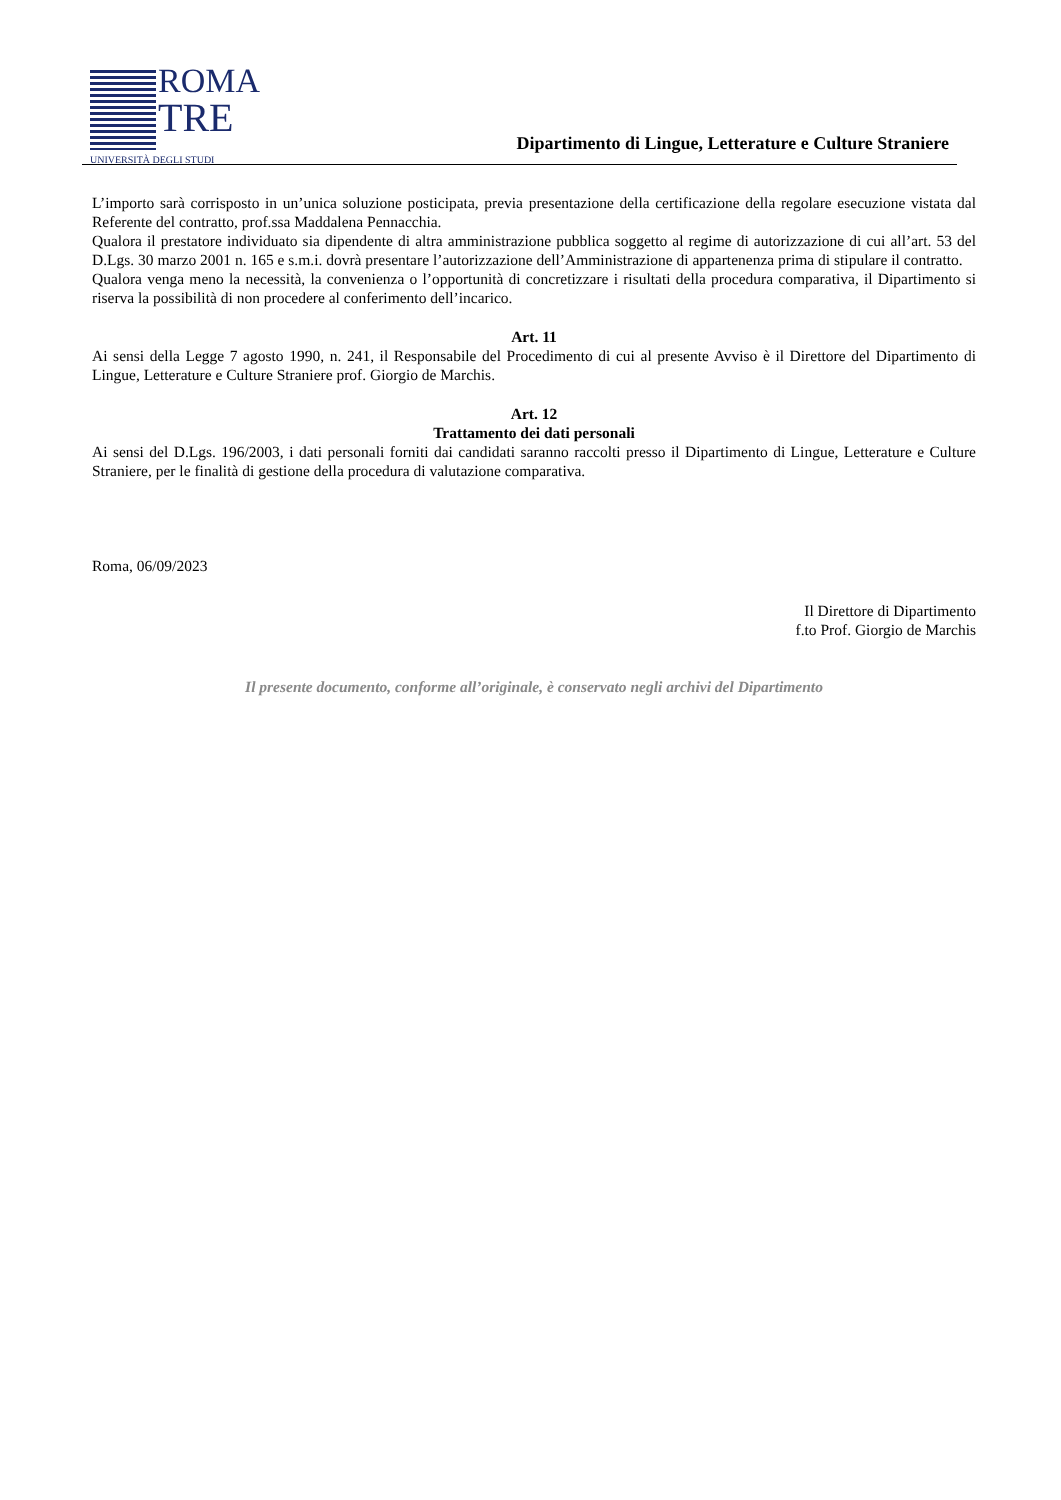ROMA
TRE
UNIVERSITÀ DEGLI STUDI
Dipartimento di Lingue, Letterature e Culture Straniere
L’importo sarà corrisposto in un’unica soluzione posticipata, previa presentazione della certificazione della regolare esecuzione vistata dal Referente del contratto, prof.ssa Maddalena Pennacchia.
Qualora il prestatore individuato sia dipendente di altra amministrazione pubblica soggetto al regime di autorizzazione di cui all’art. 53 del D.Lgs. 30 marzo 2001 n. 165 e s.m.i. dovrà presentare l’autorizzazione dell’Amministrazione di appartenenza prima di stipulare il contratto.
Qualora venga meno la necessità, la convenienza o l’opportunità di concretizzare i risultati della procedura comparativa, il Dipartimento si riserva la possibilità di non procedere al conferimento dell’incarico.
Art. 11
Ai sensi della Legge 7 agosto 1990, n. 241, il Responsabile del Procedimento di cui al presente Avviso è il Direttore del Dipartimento di Lingue, Letterature e Culture Straniere prof. Giorgio de Marchis.
Art. 12
Trattamento dei dati personali
Ai sensi del D.Lgs. 196/2003, i dati personali forniti dai candidati saranno raccolti presso il Dipartimento di Lingue, Letterature e Culture Straniere, per le finalità di gestione della procedura di valutazione comparativa.
Roma, 06/09/2023
Il Direttore di Dipartimento
f.to Prof. Giorgio de Marchis
Il presente documento, conforme all’originale, è conservato negli archivi del Dipartimento